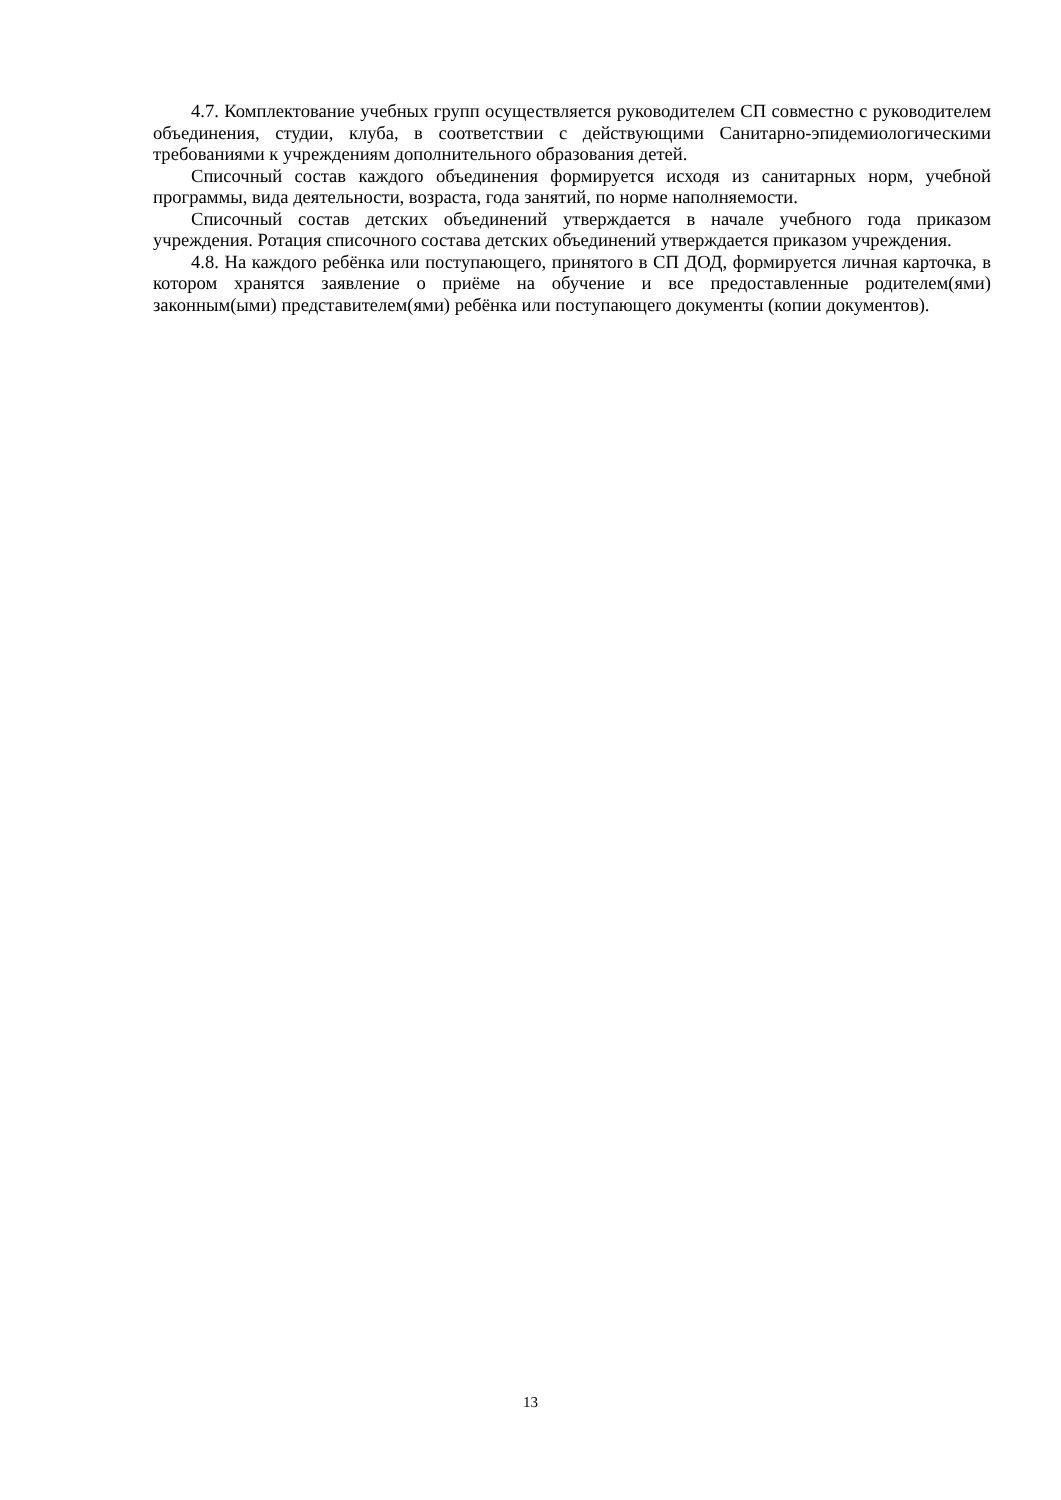4.7. Комплектование учебных групп осуществляется руководителем СП совместно с руководителем объединения, студии, клуба, в соответствии с действующими Санитарно-эпидемиологическими требованиями к учреждениям дополнительного образования детей.
Списочный состав каждого объединения формируется исходя из санитарных норм, учебной программы, вида деятельности, возраста, года занятий, по норме наполняемости.
Списочный состав детских объединений утверждается в начале учебного года приказом учреждения. Ротация списочного состава детских объединений утверждается приказом учреждения.
4.8. На каждого ребёнка или поступающего, принятого в СП ДОД, формируется личная карточка, в котором хранятся заявление о приёме на обучение и все предоставленные родителем(ями) законным(ыми) представителем(ями) ребёнка или поступающего документы (копии документов).
13